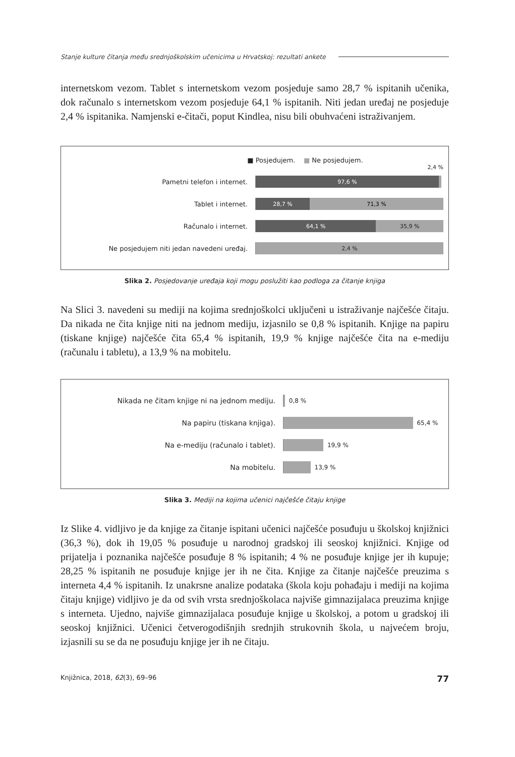Stanje kulture čitanja među srednjoškolskim učenicima u Hrvatskoj: rezultati ankete
internetskom vezom. Tablet s internetskom vezom posjeduje samo 28,7 % ispitanih učenika, dok računalo s internetskom vezom posjeduje 64,1 % ispitanih. Niti jedan uređaj ne posjeduje 2,4 % ispitanika. Namjenski e-čitači, poput Kindlea, nisu bili obuhvaćeni istraživanjem.
■ Posjedujem. ■ Ne posjedujem.
2,4 %
Pametni telefon i internet.
97,6 %
Tablet i internet.
28,7 % 71,3 %
Računalo i internet.
64,1 % 35,9 %
Ne posjedujem niti jedan navedeni uređaj.
2,4 %
Slika 2. Posjedovanje uređaja koji mogu poslužiti kao podloga za čitanje knjiga
Na Slici 3. navedeni su mediji na kojima srednjoškolci uključeni u istraživanje najčešće čitaju. Da nikada ne čita knjige niti na jednom mediju, izjasnilo se 0,8 % ispitanih. Knjige na papiru (tiskane knjige) najčešće čita 65,4 % ispitanih, 19,9 % knjige najčešće čita na e-mediju (računalu i tabletu), a 13,9 % na mobitelu.
Nikada ne čitam knjige ni na jednom mediju.
0,8 %
Na papiru (tiskana knjiga).
65,4 %
Na e-mediju (računalo i tablet).
19,9 %
Na mobitelu.
13,9 %
Slika 3. Mediji na kojima učenici najčešće čitaju knjige
Iz Slike 4. vidljivo je da knjige za čitanje ispitani učenici najčešće posuđuju u školskoj knjižnici (36,3 %), dok ih 19,05 % posuđuje u narodnoj gradskoj ili seoskoj knjižnici. Knjige od prijatelja i poznanika najčešće posuđuje 8 % ispitanih; 4 % ne posuđuje knjige jer ih kupuje; 28,25 % ispitanih ne posuđuje knjige jer ih ne čita. Knjige za čitanje najčešće preuzima s interneta 4,4 % ispitanih. Iz unakrsne analize podataka (škola koju pohađaju i mediji na kojima čitaju knjige) vidljivo je da od svih vrsta srednjoškolaca najviše gimnazijalaca preuzima knjige s interneta. Ujedno, najviše gimnazijalaca posuđuje knjige u školskoj, a potom u gradskoj ili seoskoj knjižnici. Učenici četverogodišnjih srednjih strukovnih škola, u najvećem broju, izjasnili su se da ne posuđuju knjige jer ih ne čitaju.
Knjižnica, 2018, 62(3), 69–96 77